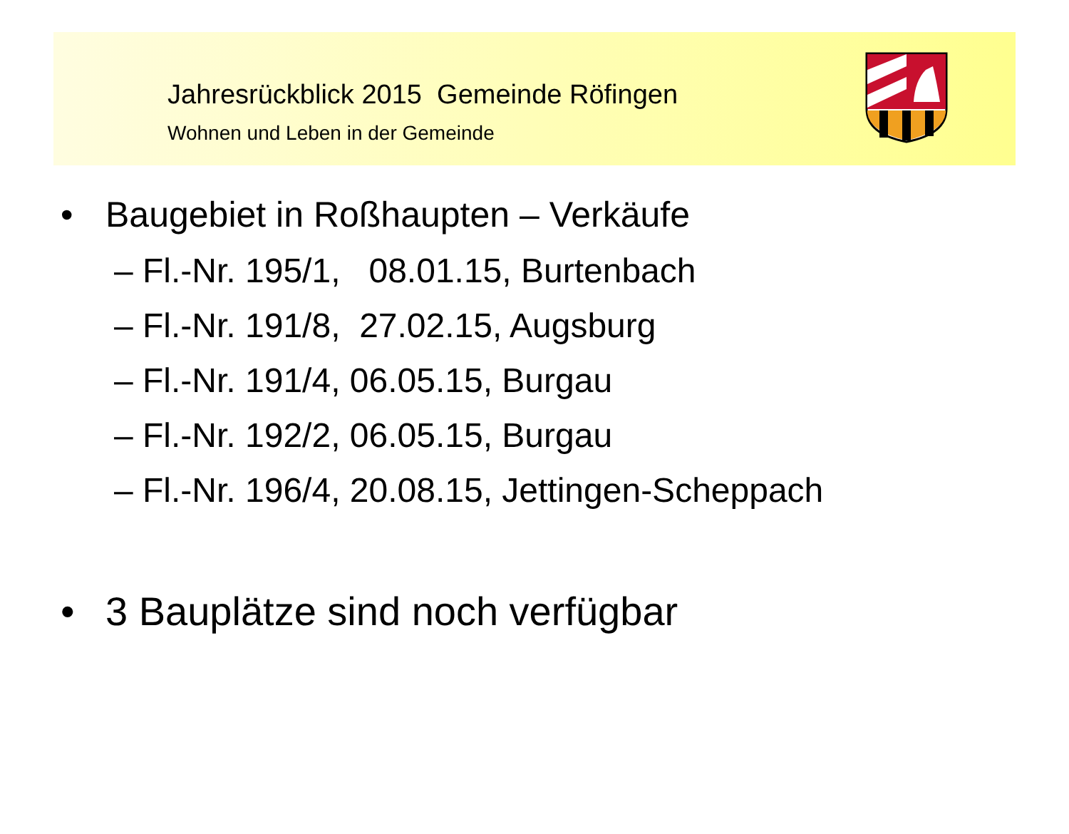Jahresrückblick 2015 Gemeinde Röfingen
Wohnen und Leben in der Gemeinde
• Baugebiet in Roßhaupten – Verkäufe
– Fl.-Nr. 195/1, 08.01.15, Burtenbach
– Fl.-Nr. 191/8, 27.02.15, Augsburg
– Fl.-Nr. 191/4, 06.05.15, Burgau
– Fl.-Nr. 192/2, 06.05.15, Burgau
– Fl.-Nr. 196/4, 20.08.15, Jettingen-Scheppach
• 3 Bauplätze sind noch verfügbar